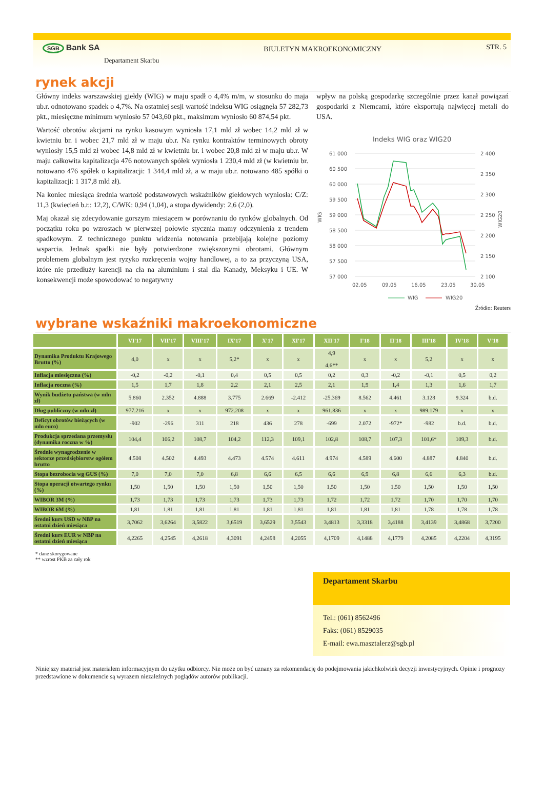SGB Bank SA
Departament Skarbu
BIULETYN MAKROEKONOMICZNY
STR. 5
rynek akcji
Główny indeks warszawskiej giełdy (WIG) w maju spadł o 4,4% m/m, w stosunku do maja ub.r. odnotowano spadek o 4,7%. Na ostatniej sesji wartość indeksu WIG osiągnęła 57 282,73 pkt., miesięczne minimum wyniosło 57 043,60 pkt., maksimum wyniosło 60 874,54 pkt.
Wartość obrotów akcjami na rynku kasowym wyniosła 17,1 mld zł wobec 14,2 mld zł w kwietniu br. i wobec 21,7 mld zł w maju ub.r. Na rynku kontraktów terminowych obroty wyniosły 15,5 mld zł wobec 14,8 mld zł w kwietniu br. i wobec 20,8 mld zł w maju ub.r. W maju całkowita kapitalizacja 476 notowanych spółek wyniosła 1 230,4 mld zł (w kwietniu br. notowano 476 spółek o kapitalizacji: 1 344,4 mld zł, a w maju ub.r. notowano 485 spółki o kapitalizacji: 1 317,8 mld zł).
Na koniec miesiąca średnia wartość podstawowych wskaźników giełdowych wyniosła: C/Z: 11,3 (kwiecień b.r.: 12,2), C/WK: 0,94 (1,04), a stopa dywidendy: 2,6 (2,0).
Maj okazał się zdecydowanie gorszym miesiącem w porównaniu do rynków globalnych. Od początku roku po wzrostach w pierwszej połowie stycznia mamy odczynienia z trendem spadkowym. Z technicznego punktu widzenia notowania przebijają kolejne poziomy wsparcia. Jednak spadki nie były potwierdzone zwiększonymi obrotami. Głównym problemem globalnym jest ryzyko rozkręcenia wojny handlowej, a to za przyczyną USA, które nie przedłuży karencji na cła na aluminium i stal dla Kanady, Meksyku i UE. W konsekwencji może spowodować to negatywny
wpływ na polską gospodarkę szczególnie przez kanał powiązań gospodarki z Niemcami, które eksportują najwięcej metali do USA.
Indeks WIG oraz WIG20
61 000
60 500
60 000
59 500
59 000
58 500
58 000
57 500
57 000
2 400
2 350
2 300
2 250
2 200
2 150
2 100
WIG
WIG20
02.05
09.05
16.05
23.05
30.05
WIG
WIG20
Źródło: Reuters
wybrane wskaźniki makroekonomiczne
| | VI'17 | VII'17 | VIII'17 | IX'17 | X'17 | XI'17 | XII'17 | I'18 | II'18 | III'18 | IV'18 | V'18 |
| --- | --- | --- | --- | --- | --- | --- | --- | --- | --- | --- | --- | --- |
| Dynamika Produktu Krajowego Brutto (%) | 4,0 | x | x | 5,2* | x | x | 4,9 4,6** | x | x | 5,2 | x | x |
| Inflacja miesięczna (%) | -0,2 | -0,2 | -0,1 | 0,4 | 0,5 | 0,5 | 0,2 | 0,3 | -0,2 | -0,1 | 0,5 | 0,2 |
| Inflacja roczna (%) | 1,5 | 1,7 | 1,8 | 2,2 | 2,1 | 2,5 | 2,1 | 1,9 | 1,4 | 1,3 | 1,6 | 1,7 |
| Wynik budżetu państwa (w mln zł) | 5.860 | 2.352 | 4.888 | 3.775 | 2.669 | -2.412 | -25.369 | 8.562 | 4.461 | 3.128 | 9.324 | b.d. |
| Dług publiczny (w mln zł) | 977.216 | x | x | 972.208 | x | x | 961.836 | x | x | 989.179 | x | x |
| Deficyt obrotów bieżących (w mln euro) | -902 | -296 | 311 | 218 | 436 | 278 | -699 | 2.072 | -972* | -982 | b.d. | b.d. |
| Produkcja sprzedana przemysłu (dynamika roczna w %) | 104,4 | 106,2 | 108,7 | 104,2 | 112,3 | 109,1 | 102,8 | 108,7 | 107,3 | 101,6* | 109,3 | b.d. |
| Średnie wynagrodzenie w sektorze przedsiębiorstw ogółem brutto | 4.508 | 4.502 | 4.493 | 4.473 | 4.574 | 4.611 | 4.974 | 4.589 | 4.600 | 4.887 | 4.840 | b.d. |
| Stopa bezrobocia wg GUS (%) | 7,0 | 7,0 | 7,0 | 6,8 | 6,6 | 6,5 | 6,6 | 6,9 | 6,8 | 6,6 | 6,3 | b.d. |
| Stopa operacji otwartego rynku (%) | 1,50 | 1,50 | 1,50 | 1,50 | 1,50 | 1,50 | 1,50 | 1,50 | 1,50 | 1,50 | 1,50 | 1,50 |
| WIBOR 3M (%) | 1,73 | 1,73 | 1,73 | 1,73 | 1,73 | 1,73 | 1,72 | 1,72 | 1,72 | 1,70 | 1,70 | 1,70 |
| WIBOR 6M (%) | 1,81 | 1,81 | 1,81 | 1,81 | 1,81 | 1,81 | 1,81 | 1,81 | 1,81 | 1,78 | 1,78 | 1,78 |
| Średni kurs USD w NBP na ostatni dzień miesiąca | 3,7062 | 3,6264 | 3,5822 | 3,6519 | 3,6529 | 3,5543 | 3,4813 | 3,3318 | 3,4188 | 3,4139 | 3,4868 | 3,7200 |
| Średni kurs EUR w NBP na ostatni dzień miesiąca | 4,2265 | 4,2545 | 4,2618 | 4,3091 | 4,2498 | 4,2055 | 4,1709 | 4,1488 | 4,1779 | 4,2085 | 4,2204 | 4,3195 |
* dane skorygowane
** wzrost PKB za cały rok
Departament Skarbu
Tel.: (061) 8562496
Faks: (061) 8529035
E-mail: ewa.masztalerz@sgb.pl
Niniejszy materiał jest materiałem informacyjnym do użytku odbiorcy. Nie może on być uznany za rekomendację do podejmowania jakichkolwiek decyzji inwestycyjnych. Opinie i prognozy przedstawione w dokumencie są wyrazem niezależnych poglądów autorów publikacji.